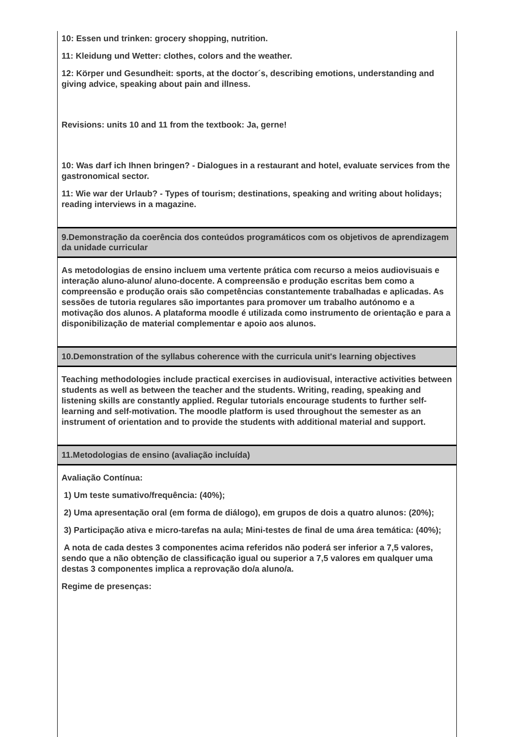| 10: Essen und trinken: grocery shopping, nutrition. 11: Kleidung und Wetter: clothes, colors and the weather. 12: Körper und Gesundheit: sports, at the doctor´s, describing emotions, understanding and giving advice, speaking about pain and illness. Revisions: units 10 and 11 from the textbook: Ja, gerne! 10: Was darf ich Ihnen bringen? - Dialogues in a restaurant and hotel, evaluate services from the gastronomical sector. 11: Wie war der Urlaub? - Types of tourism; destinations, speaking and writing about holidays; reading interviews in a magazine. |
| 9.Demonstração da coerência dos conteúdos programáticos com os objetivos de aprendizagem da unidade curricular |
| As metodologias de ensino incluem uma vertente prática com recurso a meios audiovisuais e interação aluno-aluno/ aluno-docente. A compreensão e produção escritas bem como a compreensão e produção orais são competências constantemente trabalhadas e aplicadas. As sessões de tutoria regulares são importantes para promover um trabalho autónomo e a motivação dos alunos. A plataforma moodle é utilizada como instrumento de orientação e para a disponibilização de material complementar e apoio aos alunos. |
| 10.Demonstration of the syllabus coherence with the curricula unit's learning objectives |
| Teaching methodologies include practical exercises in audiovisual, interactive activities between students as well as between the teacher and the students. Writing, reading, speaking and listening skills are constantly applied. Regular tutorials encourage students to further self-learning and self-motivation. The moodle platform is used throughout the semester as an instrument of orientation and to provide the students with additional material and support. |
| 11.Metodologias de ensino (avaliação incluída) |
| Avaliação Contínua: 1) Um teste sumativo/frequência: (40%); 2) Uma apresentação oral (em forma de diálogo), em grupos de dois a quatro alunos: (20%); 3) Participação ativa e micro-tarefas na aula; Mini-testes de final de uma área temática: (40%); A nota de cada destes 3 componentes acima referidos não poderá ser inferior a 7,5 valores, sendo que a não obtenção de classificação igual ou superior a 7,5 valores em qualquer uma destas 3 componentes implica a reprovação do/a aluno/a. Regime de presenças: |